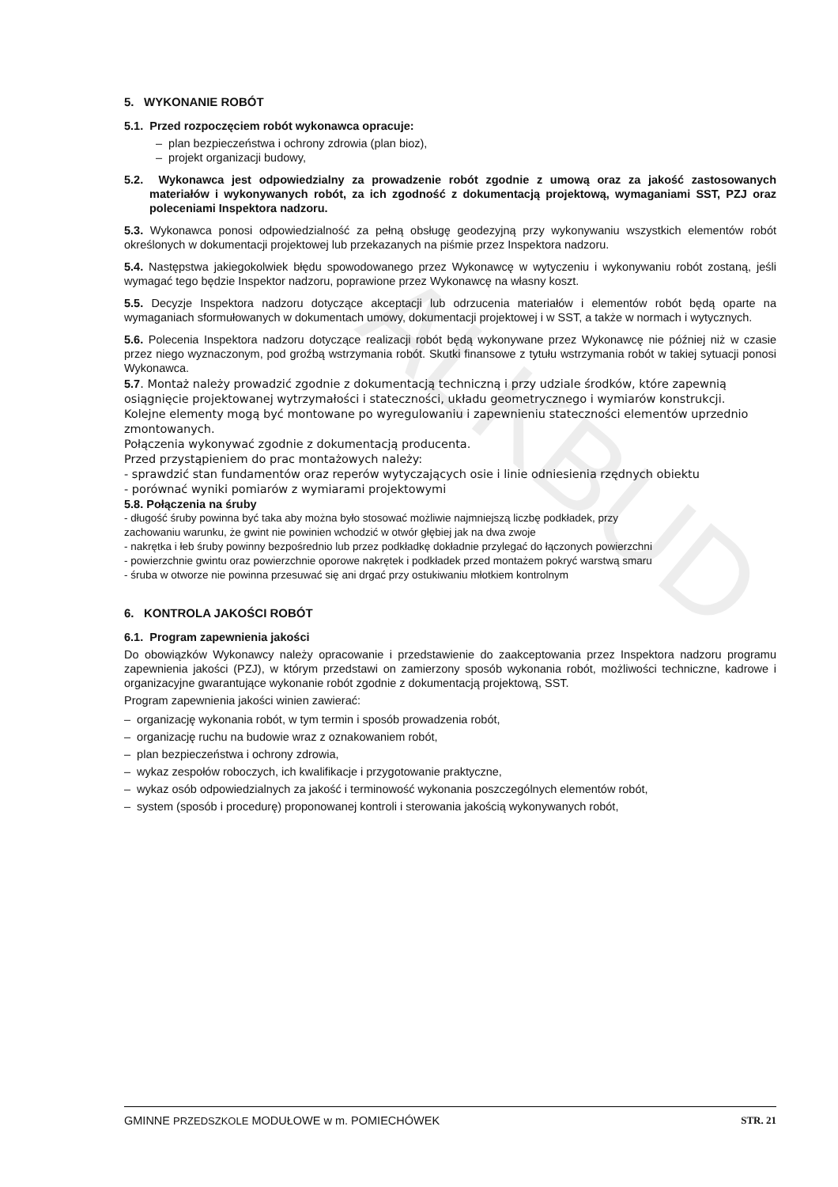ALKBUD
5. WYKONANIE ROBÓT
5.1. Przed rozpoczęciem robót wykonawca opracuje:
– plan bezpieczeństwa i ochrony zdrowia (plan bioz),
– projekt organizacji budowy,
5.2. Wykonawca jest odpowiedzialny za prowadzenie robót zgodnie z umową oraz za jakość zastosowanych materiałów i wykonywanych robót, za ich zgodność z dokumentacją projektową, wymaganiami SST, PZJ oraz poleceniami Inspektora nadzoru.
5.3. Wykonawca ponosi odpowiedzialność za pełną obsługę geodezyjną przy wykonywaniu wszystkich elementów robót określonych w dokumentacji projektowej lub przekazanych na piśmie przez Inspektora nadzoru.
5.4. Następstwa jakiegokolwiek błędu spowodowanego przez Wykonawcę w wytyczeniu i wykonywaniu robót zostaną, jeśli wymagać tego będzie Inspektor nadzoru, poprawione przez Wykonawcę na własny koszt.
5.5. Decyzje Inspektora nadzoru dotyczące akceptacji lub odrzucenia materiałów i elementów robót będą oparte na wymaganiach sformułowanych w dokumentach umowy, dokumentacji projektowej i w SST, a także w normach i wytycznych.
5.6. Polecenia Inspektora nadzoru dotyczące realizacji robót będą wykonywane przez Wykonawcę nie później niż w czasie przez niego wyznaczonym, pod groźbą wstrzymania robót. Skutki finansowe z tytułu wstrzymania robót w takiej sytuacji ponosi Wykonawca.
5.7. Montaż należy prowadzić zgodnie z dokumentacją techniczną i przy udziale środków, które zapewnią osiągnięcie projektowanej wytrzymałości i stateczności, układu geometrycznego i wymiarów konstrukcji.
Kolejne elementy mogą być montowane po wyregulowaniu i zapewnieniu stateczności elementów uprzednio zmontowanych.
Połączenia wykonywać zgodnie z dokumentacją producenta.
Przed przystąpieniem do prac montażowych należy:
- sprawdzić stan fundamentów oraz reperów wytyczających osie i linie odniesienia rzędnych obiektu
- porównać wyniki pomiarów z wymiarami projektowymi
5.8. Połączenia na śruby
- długość śruby powinna być taka aby można było stosować możliwie najmniejszą liczbę podkładek, przy zachowaniu warunku, że gwint nie powinien wchodzić w otwór głębiej jak na dwa zwoje
- nakrętka i łeb śruby powinny bezpośrednio lub przez podkładkę dokładnie przylegać do łączonych powierzchni
- powierzchnie gwintu oraz powierzchnie oporowe nakrętek i podkładek przed montażem pokryć warstwą smaru
- śruba w otworze nie powinna przesuwać się ani drgać przy ostukiwaniu młotkiem kontrolnym
6. KONTROLA JAKOŚCI ROBÓT
6.1. Program zapewnienia jakości
Do obowiązków Wykonawcy należy opracowanie i przedstawienie do zaakceptowania przez Inspektora nadzoru programu zapewnienia jakości (PZJ), w którym przedstawi on zamierzony sposób wykonania robót, możliwości techniczne, kadrowe i organizacyjne gwarantujące wykonanie robót zgodnie z dokumentacją projektową, SST.
Program zapewnienia jakości winien zawierać:
– organizację wykonania robót, w tym termin i sposób prowadzenia robót,
– organizację ruchu na budowie wraz z oznakowaniem robót,
– plan bezpieczeństwa i ochrony zdrowia,
– wykaz zespołów roboczych, ich kwalifikacje i przygotowanie praktyczne,
– wykaz osób odpowiedzialnych za jakość i terminowość wykonania poszczególnych elementów robót,
– system (sposób i procedurę) proponowanej kontroli i sterowania jakością wykonywanych robót,
GMINNE PRZEDSZKOLE MODUŁOWE w m. POMIECHÓWEK STR. 21